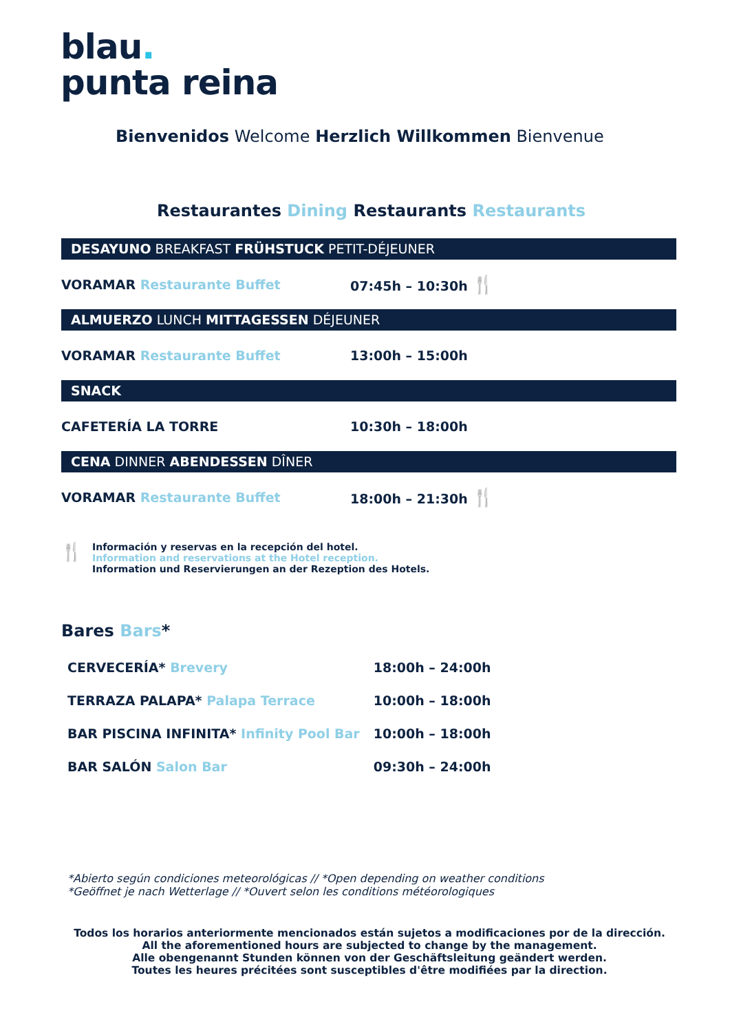blau.
punta reina
Bienvenidos Welcome Herzlich Willkommen Bienvenue
Restaurantes Dining Restaurants Restaurants
DESAYUNO BREAKFAST FRÜHSTUCK PETIT-DÉJEUNER
VORAMAR Restaurante Buffet 07:45h – 10:30h 🍴
ALMUERZO LUNCH MITTAGESSEN DÉJEUNER
VORAMAR Restaurante Buffet 13:00h – 15:00h
SNACK
CAFETERÍA LA TORRE 10:30h – 18:00h
CENA DINNER ABENDESSEN DÎNER
VORAMAR Restaurante Buffet 18:00h – 21:30h 🍴
🍴
Información y reservas en la recepción del hotel.
Information and reservations at the Hotel reception.
Information und Reservierungen an der Rezeption des Hotels.
Bares Bars*
| CERVECERÍA* Brevery | 18:00h – 24:00h |
| TERRAZA PALAPA* Palapa Terrace | 10:00h – 18:00h |
| BAR PISCINA INFINITA* Infinity Pool Bar | 10:00h – 18:00h |
| BAR SALÓN Salon Bar | 09:30h – 24:00h |
*Abierto según condiciones meteorológicas // *Open depending on weather conditions
*Geöffnet je nach Wetterlage // *Ouvert selon les conditions météorologiques
Todos los horarios anteriormente mencionados están sujetos a modificaciones por de la dirección.
All the aforementioned hours are subjected to change by the management.
Alle obengenannt Stunden können von der Geschäftsleitung geändert werden.
Toutes les heures précitées sont susceptibles d'être modifiées par la direction.